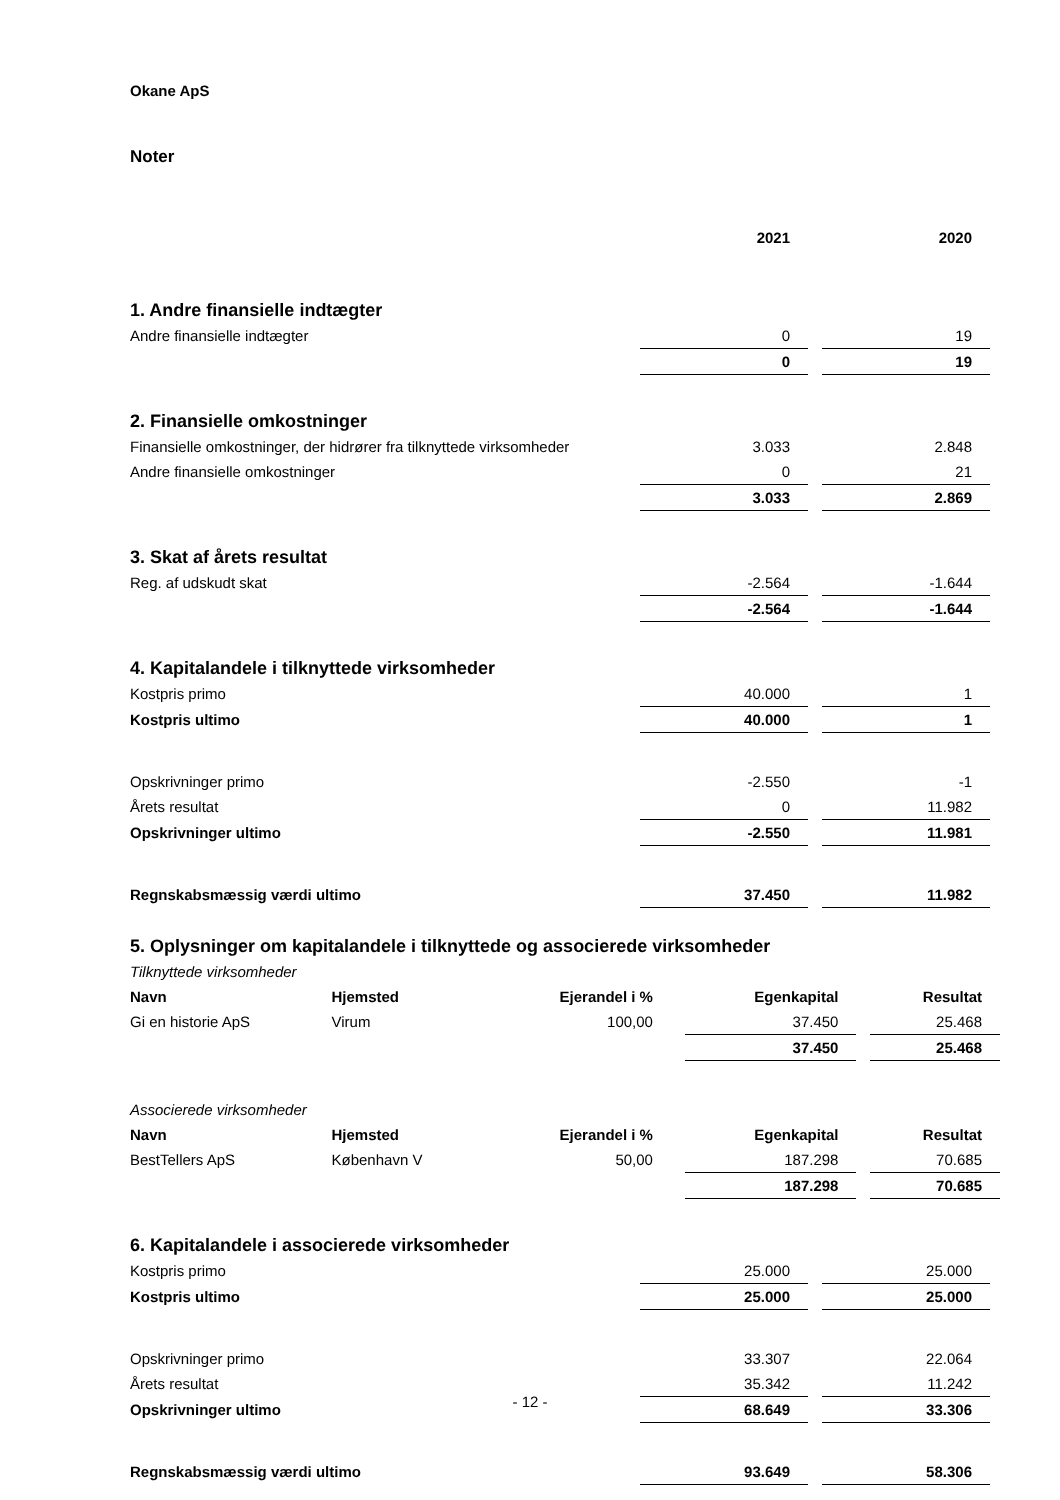Okane ApS
Noter
| | 2021 | | 2020 |
1. Andre finansielle indtægter
| Andre finansielle indtægter | 0 | | 19 |
| | 0 | | 19 |
2. Finansielle omkostninger
| Finansielle omkostninger, der hidrører fra tilknyttede virksomheder | 3.033 | | 2.848 |
| Andre finansielle omkostninger | 0 | | 21 |
| | 3.033 | | 2.869 |
3. Skat af årets resultat
| Reg. af udskudt skat | -2.564 | | -1.644 |
| | -2.564 | | -1.644 |
4. Kapitalandele i tilknyttede virksomheder
| Kostpris primo | 40.000 | | 1 |
| Kostpris ultimo | 40.000 | | 1 |
| Opskrivninger primo | -2.550 | | -1 |
| Årets resultat | 0 | | 11.982 |
| Opskrivninger ultimo | -2.550 | | 11.981 |
| Regnskabsmæssig værdi ultimo | 37.450 | | 11.982 |
5. Oplysninger om kapitalandele i tilknyttede og associerede virksomheder
| Tilknyttede virksomheder | | | | | | |
| Navn | Hjemsted | Ejerandel i % | | Egenkapital | | Resultat |
| Gi en historie ApS | Virum | 100,00 | | 37.450 | | 25.468 |
| | | | | 37.450 | | 25.468 |
| Associerede virksomheder | | | | | | |
| Navn | Hjemsted | Ejerandel i % | | Egenkapital | | Resultat |
| BestTellers ApS | København V | 50,00 | | 187.298 | | 70.685 |
| | | | | 187.298 | | 70.685 |
6. Kapitalandele i associerede virksomheder
| Kostpris primo | 25.000 | | 25.000 |
| Kostpris ultimo | 25.000 | | 25.000 |
| Opskrivninger primo | 33.307 | | 22.064 |
| Årets resultat | 35.342 | | 11.242 |
| Opskrivninger ultimo | 68.649 | | 33.306 |
| Regnskabsmæssig værdi ultimo | 93.649 | | 58.306 |
- 12 -